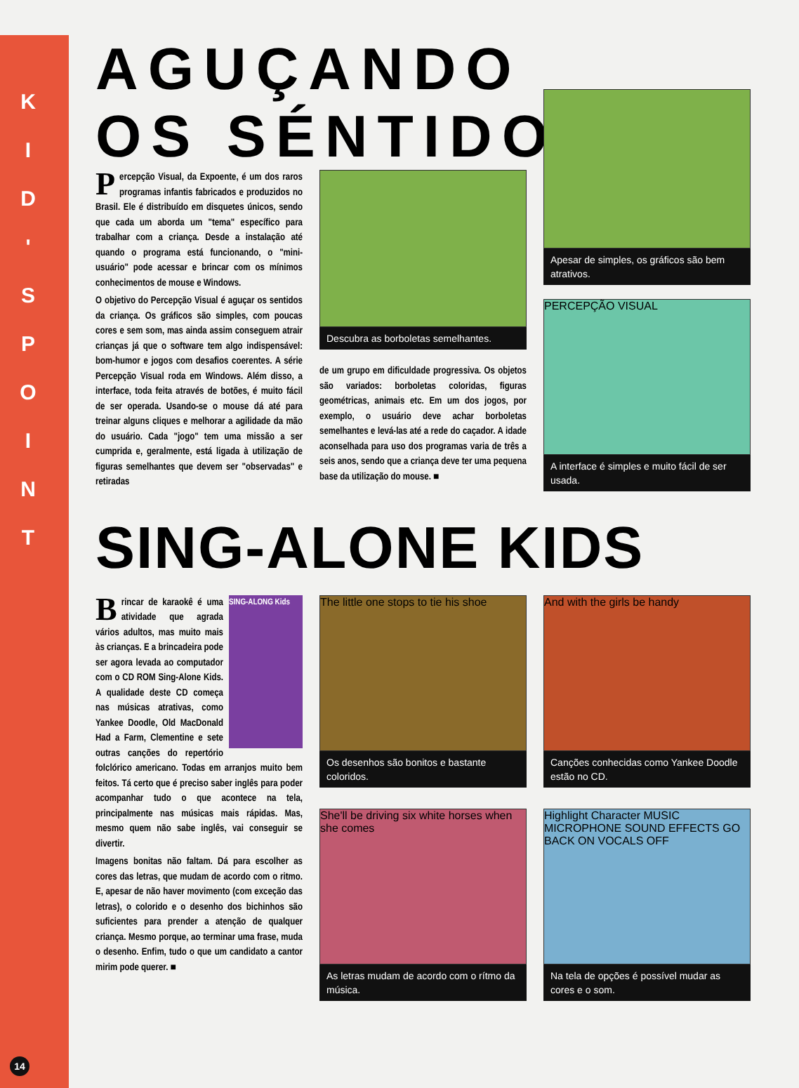K
I
D
'
S
P
O
I
N
T
14
AGUÇANDO
OS SÉNTIDOS
Percepção Visual, da Expoente, é um dos raros programas infantis fabricados e produzidos no Brasil. Ele é distribuído em disquetes únicos, sendo que cada um aborda um "tema" específico para trabalhar com a criança. Desde a instalação até quando o programa está funcionando, o "mini-usuário" pode acessar e brincar com os mínimos conhecimentos de mouse e Windows.
O objetivo do Percepção Visual é aguçar os sentidos da criança. Os gráficos são simples, com poucas cores e sem som, mas ainda assim conseguem atrair crianças já que o software tem algo indispensável: bom-humor e jogos com desafios coerentes. A série Percepção Visual roda em Windows. Além disso, a interface, toda feita através de botões, é muito fácil de ser operada. Usando-se o mouse dá até para treinar alguns cliques e melhorar a agilidade da mão do usuário. Cada "jogo" tem uma missão a ser cumprida e, geralmente, está ligada à utilização de figuras semelhantes que devem ser "observadas" e retiradas
Descubra as borboletas semelhantes.
de um grupo em dificuldade progressiva. Os objetos são variados: borboletas coloridas, figuras geométricas, animais etc. Em um dos jogos, por exemplo, o usuário deve achar borboletas semelhantes e levá-las até a rede do caçador. A idade aconselhada para uso dos programas varia de três a seis anos, sendo que a criança deve ter uma pequena base da utilização do mouse. ■
Apesar de simples, os gráficos são bem atrativos.
PERCEPÇÃO VISUAL
A interface é simples e muito fácil de ser usada.
SING-ALONE KIDS
SING-ALONG Kids
Brincar de karaokê é uma atividade que agrada vários adultos, mas muito mais às crianças. E a brincadeira pode ser agora levada ao computador com o CD ROM Sing-Alone Kids. A qualidade deste CD começa nas músicas atrativas, como Yankee Doodle, Old MacDonald Had a Farm, Clementine e sete outras canções do repertório folclórico americano. Todas em arranjos muito bem feitos. Tá certo que é preciso saber inglês para poder acompanhar tudo o que acontece na tela, principalmente nas músicas mais rápidas. Mas, mesmo quem não sabe inglês, vai conseguir se divertir.
Imagens bonitas não faltam. Dá para escolher as cores das letras, que mudam de acordo com o ritmo. E, apesar de não haver movimento (com exceção das letras), o colorido e o desenho dos bichinhos são suficientes para prender a atenção de qualquer criança. Mesmo porque, ao terminar uma frase, muda o desenho. Enfim, tudo o que um candidato a cantor mirim pode querer. ■
The little one stops to tie his shoe
Os desenhos são bonitos e bastante coloridos.
She'll be driving six white horses when she comes
As letras mudam de acordo com o rítmo da música.
And with the girls be handy
Canções conhecidas como Yankee Doodle estão no CD.
Highlight Character MUSIC MICROPHONE SOUND EFFECTS GO BACK ON VOCALS OFF
Na tela de opções é possível mudar as cores e o som.